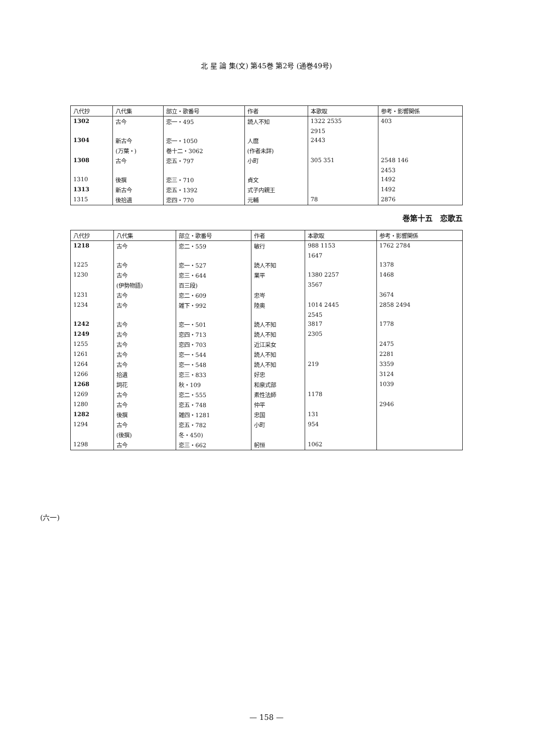北 星 論 集(文) 第45巻 第2号 (通巻49号)
| 八代抄 | 八代集 | 部立・歌番号 | 作者 | 本歌取 | 参考・影響関係 |
| --- | --- | --- | --- | --- | --- |
| 1302 | 古今 | 恋一・495 | 読人不知 | 1322 2535 | 403 |
| | | | | 2915 | |
| 1304 | 新古今 | 恋一・1050 | 人麿 | 2443 | |
| | (万葉・) | 巻十二・3062 | (作者未詳) | | |
| 1308 | 古今 | 恋五・797 | 小町 | 305 351 | 2548 146 |
| | | | | | 2453 |
| 1310 | 後撰 | 恋三・710 | 貞文 | | 1492 |
| 1313 | 新古今 | 恋五・1392 | 式子内親王 | | 1492 |
| 1315 | 後拾遺 | 恋四・770 | 元輔 | 78 | 2876 |
巻第十五　恋歌五
| 八代抄 | 八代集 | 部立・歌番号 | 作者 | 本歌取 | 参考・影響関係 |
| --- | --- | --- | --- | --- | --- |
| 1218 | 古今 | 恋二・559 | 敏行 | 988 1153 | 1762 2784 |
| | | | | 1647 | |
| 1225 | 古今 | 恋一・527 | 読人不知 | | 1378 |
| 1230 | 古今 | 恋三・644 | 業平 | 1380 2257 | 1468 |
| | (伊勢物語) | 百三段) | | 3567 | |
| 1231 | 古今 | 恋二・609 | 忠岑 | | 3674 |
| 1234 | 古今 | 雑下・992 | 陸奥 | 1014 2445 | 2858 2494 |
| | | | | 2545 | |
| 1242 | 古今 | 恋一・501 | 読人不知 | 3817 | 1778 |
| 1249 | 古今 | 恋四・713 | 読人不知 | 2305 | |
| 1255 | 古今 | 恋四・703 | 近江采女 | | 2475 |
| 1261 | 古今 | 恋一・544 | 読人不知 | | 2281 |
| 1264 | 古今 | 恋一・548 | 読人不知 | 219 | 3359 |
| 1266 | 拾遺 | 恋三・833 | 好忠 | | 3124 |
| 1268 | 詞花 | 秋・109 | 和泉式部 | | 1039 |
| 1269 | 古今 | 恋二・555 | 素性法師 | 1178 | |
| 1280 | 古今 | 恋五・748 | 仲平 | | 2946 |
| 1282 | 後撰 | 雑四・1281 | 忠国 | 131 | |
| 1294 | 古今 | 恋五・782 | 小町 | 954 | |
| | (後撰) | 冬・450) | | | |
| 1298 | 古今 | 恋三・662 | 躬恒 | 1062 | |
(六一)
— 158 —